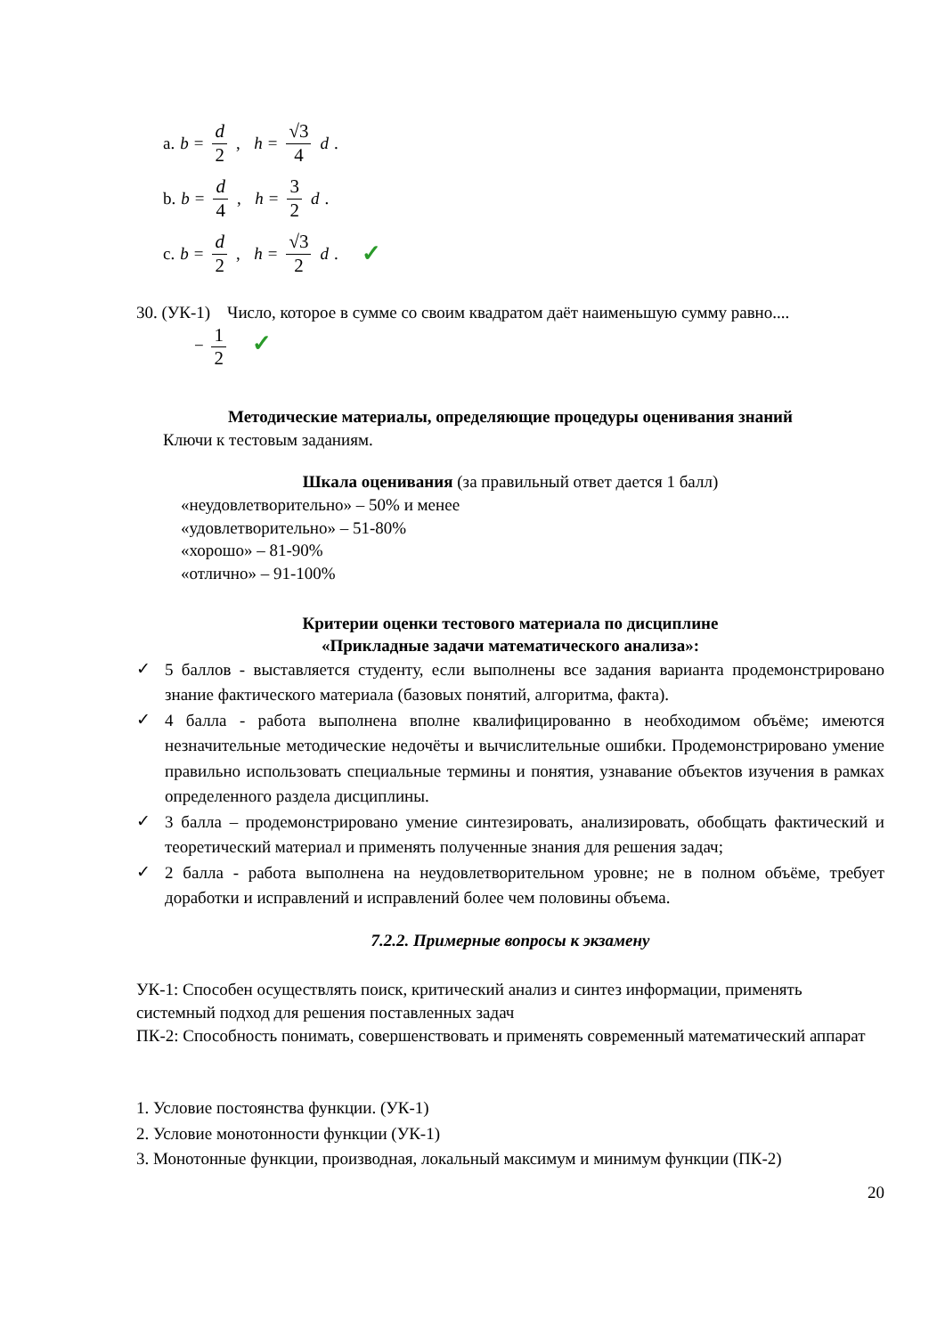a. b = d 2, h = √3 4 d .
b. b = d 4, h = 3 2 d .
c. b = d 2, h = √3 2 d . ✓
30. (УК-1) Число, которое в сумме со своим квадратом даёт наименьшую сумму равно....
− 1 2 ✓
Методические материалы, определяющие процедуры оценивания знаний
Ключи к тестовым заданиям.
Шкала оценивания (за правильный ответ дается 1 балл)
«неудовлетворительно» – 50% и менее
«удовлетворительно» – 51-80%
«хорошо» – 81-90%
«отлично» – 91-100%
Критерии оценки тестового материала по дисциплине
«Прикладные задачи математического анализа»:
✓ 5 баллов - выставляется студенту, если выполнены все задания варианта продемонстрировано знание фактического материала (базовых понятий, алгоритма, факта).
✓ 4 балла - работа выполнена вполне квалифицированно в необходимом объёме; имеются незначительные методические недочёты и вычислительные ошибки. Продемонстрировано умение правильно использовать специальные термины и понятия, узнавание объектов изучения в рамках определенного раздела дисциплины.
✓ 3 балла – продемонстрировано умение синтезировать, анализировать, обобщать фактический и теоретический материал и применять полученные знания для решения задач;
✓ 2 балла - работа выполнена на неудовлетворительном уровне; не в полном объёме, требует доработки и исправлений и исправлений более чем половины объема.
7.2.2. Примерные вопросы к экзамену
УК-1: Способен осуществлять поиск, критический анализ и синтез информации, применять системный подход для решения поставленных задач
ПК-2: Способность понимать, совершенствовать и применять современный математический аппарат
1. Условие постоянства функции. (УК-1)
2. Условие монотонности функции (УК-1)
3. Монотонные функции, производная, локальный максимум и минимум функции (ПК-2)
20